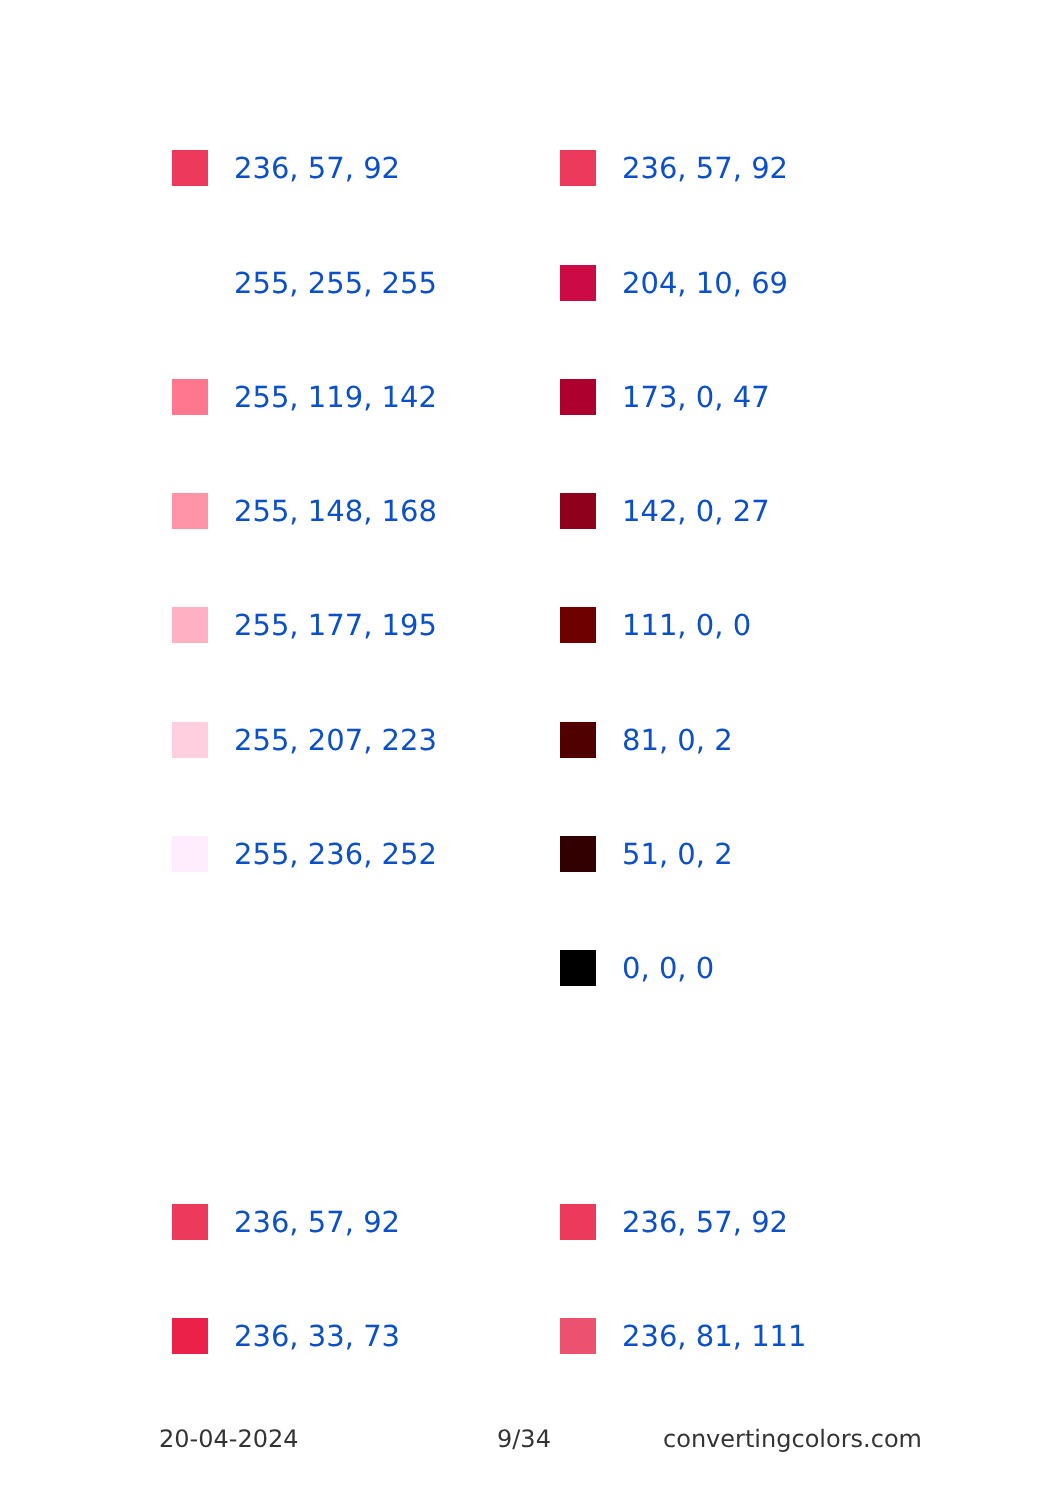236, 57, 92 236, 57, 92
255, 255, 255 204, 10, 69
255, 119, 142 173, 0, 47
255, 148, 168 142, 0, 27
255, 177, 195 111, 0, 0
255, 207, 223 81, 0, 2
255, 236, 252 51, 0, 2
0, 0, 0
236, 57, 92 236, 57, 92
236, 33, 73 236, 81, 111
20-04-2024 9/34 convertingcolors.com